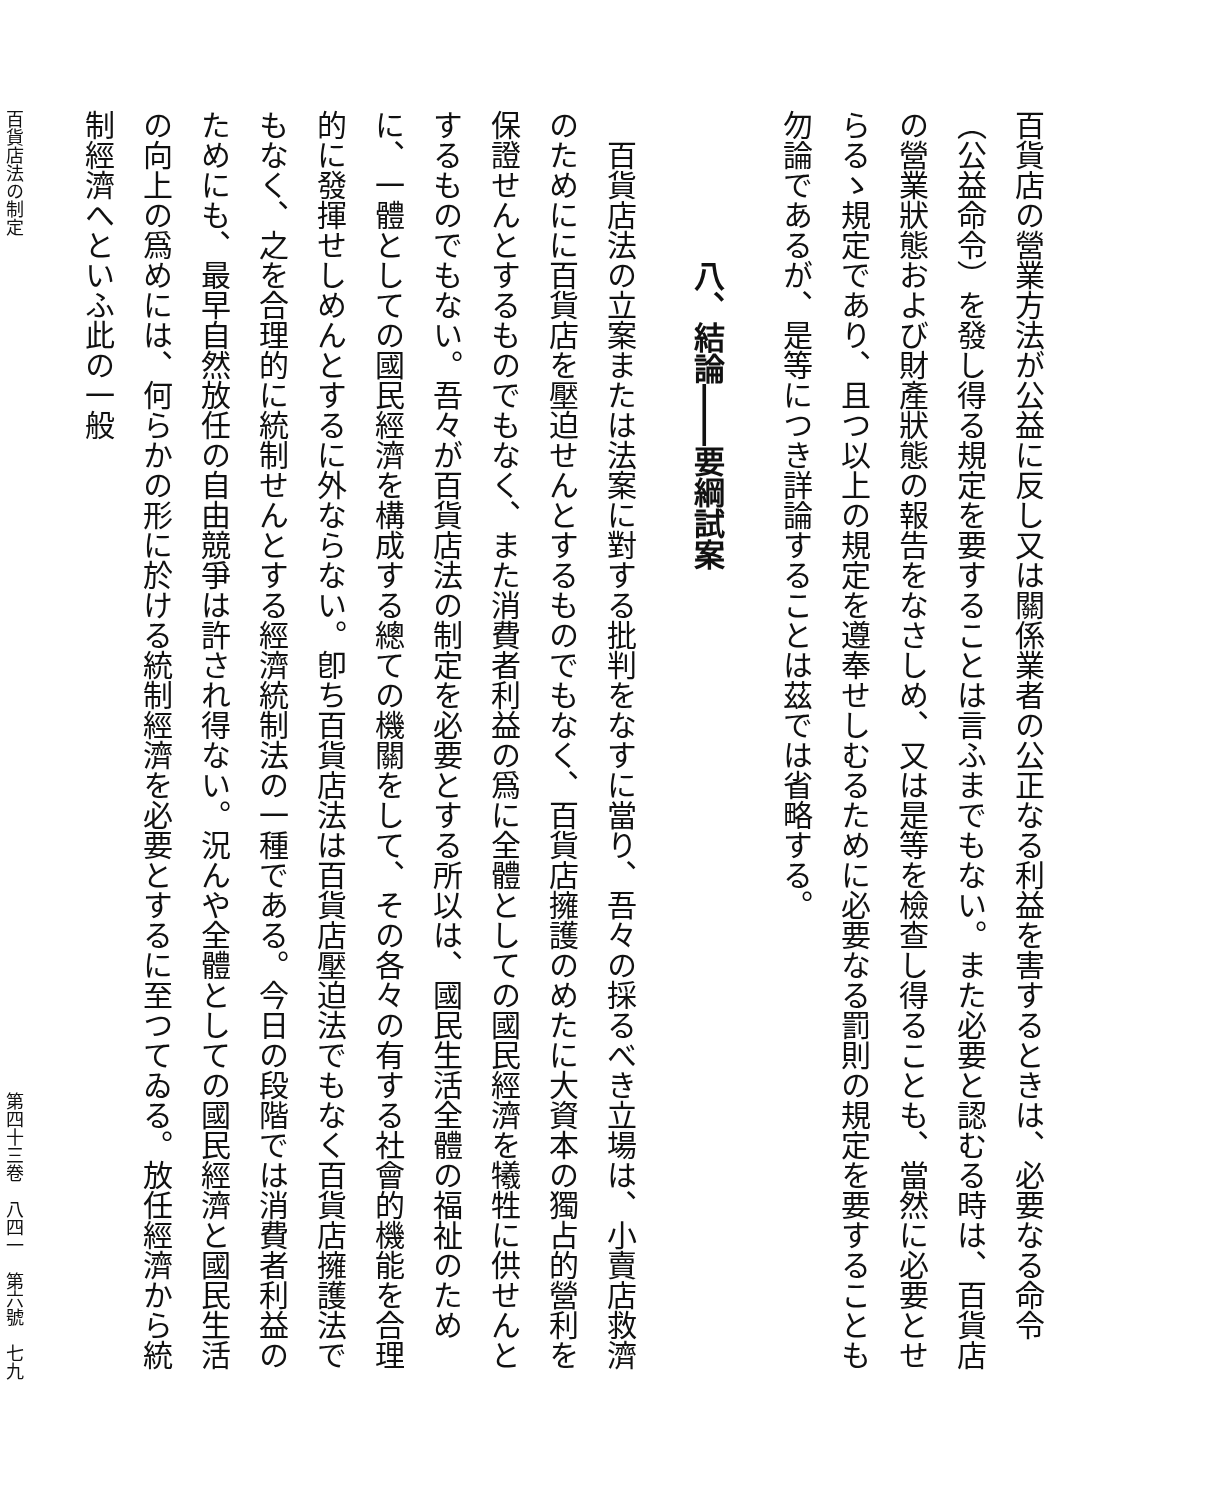百貨店の營業方法が公益に反し又は關係業者の公正なる利益を害するときは、必要なる命令（公益命令）を發し得る規定を要することは言ふまでもない。また必要と認むる時は、百貨店の營業狀態および財產狀態の報告をなさしめ、又は是等を檢查し得ることも、當然に必要とせらるゝ規定であり、且つ以上の規定を遵奉せしむるために必要なる罰則の規定を要することも勿論であるが、是等につき詳論することは茲では省略する。
八、結論――要綱試案
　百貨店法の立案または法案に對する批判をなすに當り、吾々の採るべき立場は、小賣店救濟のためにに百貨店を壓迫せんとするものでもなく、百貨店擁護のめたに大資本の獨占的營利を保證せんとするものでもなく、また消費者利益の爲に全體としての國民經濟を犧牲に供せんとするものでもない。吾々が百貨店法の制定を必要とする所以は、國民生活全體の福祉のために、一體としての國民經濟を構成する總ての機關をして、その各々の有する社會的機能を合理的に發揮せしめんとするに外ならない。卽ち百貨店法は百貨店壓迫法でもなく百貨店擁護法でもなく、之を合理的に統制せんとする經濟統制法の一種である。今日の段階では消費者利益のためにも、最早自然放任の自由競爭は許され得ない。況んや全體としての國民經濟と國民生活の向上の爲めには、何らかの形に於ける統制經濟を必要とするに至つてゐる。放任經濟から統制經濟へといふ此の一般
百貨店法の制定 第四十三卷　八四一　第六號　七九